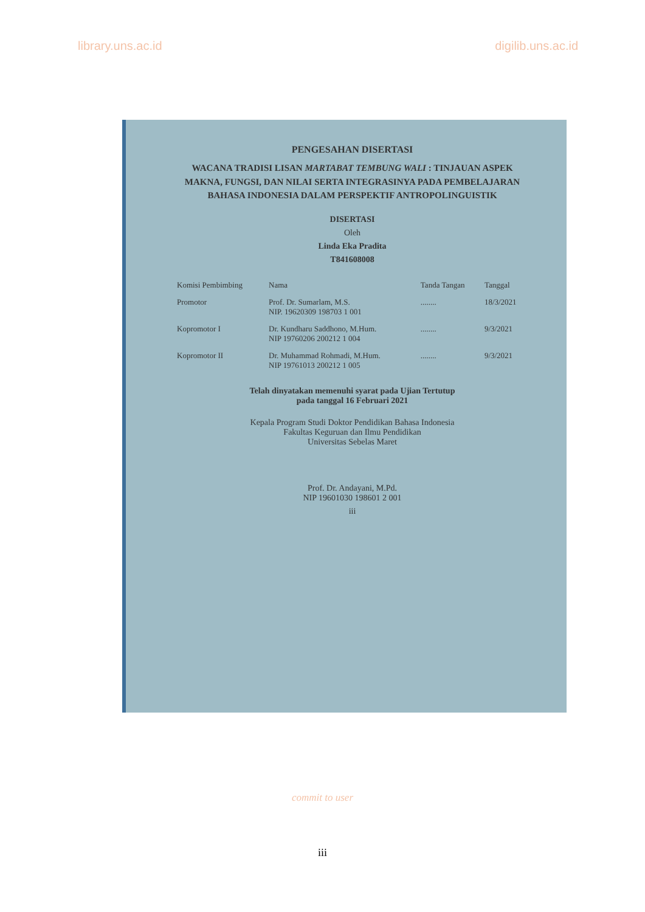library.uns.ac.id digilib.uns.ac.id
PENGESAHAN DISERTASI
WACANA TRADISI LISAN MARTABAT TEMBUNG WALI : TINJAUAN ASPEK MAKNA, FUNGSI, DAN NILAI SERTA INTEGRASINYA PADA PEMBELAJARAN BAHASA INDONESIA DALAM PERSPEKTIF ANTROPOLINGUISTIK
DISERTASI
Oleh
Linda Eka Pradita
T841608008
| Komisi Pembimbing | Nama | Tanda Tangan | Tanggal |
| --- | --- | --- | --- |
| Promotor | Prof. Dr. Sumarlam, M.S. NIP. 19620309 198703 1 001 | ........ | 18/3/2021 |
| Kopromotor I | Dr. Kundharu Saddhono, M.Hum. NIP 19760206 200212 1 004 | ........ | 9/3/2021 |
| Kopromotor II | Dr. Muhammad Rohmadi, M.Hum. NIP 19761013 200212 1 005 | ........ | 9/3/2021 |
Telah dinyatakan memenuhi syarat pada Ujian Tertutup
pada tanggal 16 Februari 2021
Kepala Program Studi Doktor Pendidikan Bahasa Indonesia
Fakultas Keguruan dan Ilmu Pendidikan
Universitas Sebelas Maret
Prof. Dr. Andayani, M.Pd.
NIP 19601030 198601 2 001
iii
commit to user
iii